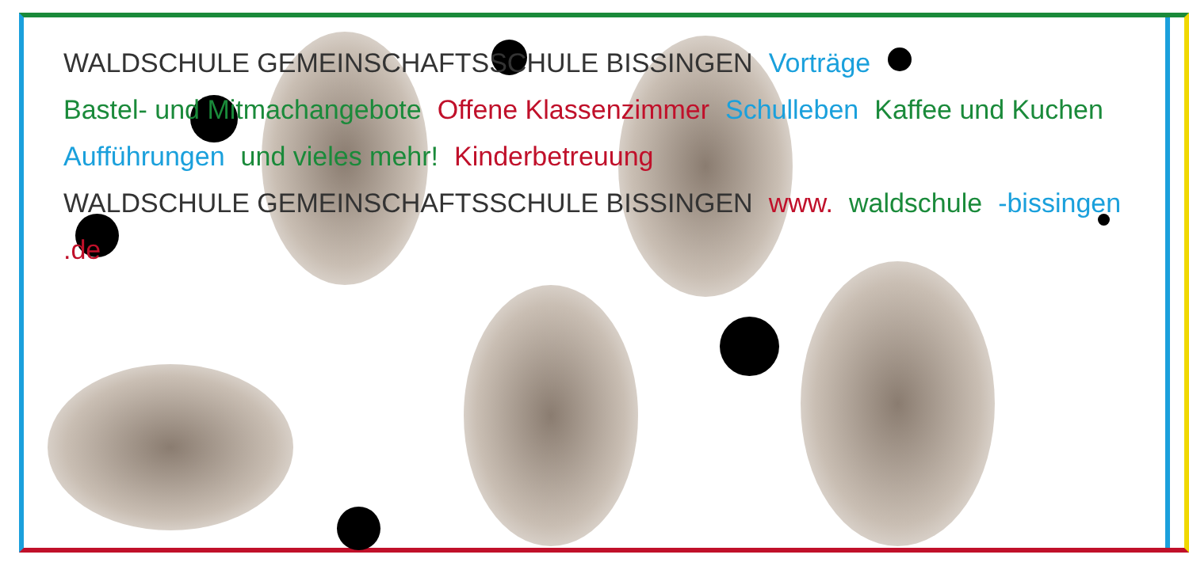WALDSCHULE GEMEINSCHAFTSSCHULE BISSINGEN Vorträge Bastel- und Mitmachangebote Offene Klassenzimmer Schulleben Kaffee und Kuchen Aufführungen und vieles mehr! Kinderbetreuung WALDSCHULE GEMEINSCHAFTSSCHULE BISSINGEN www. waldschule -bissingen.de